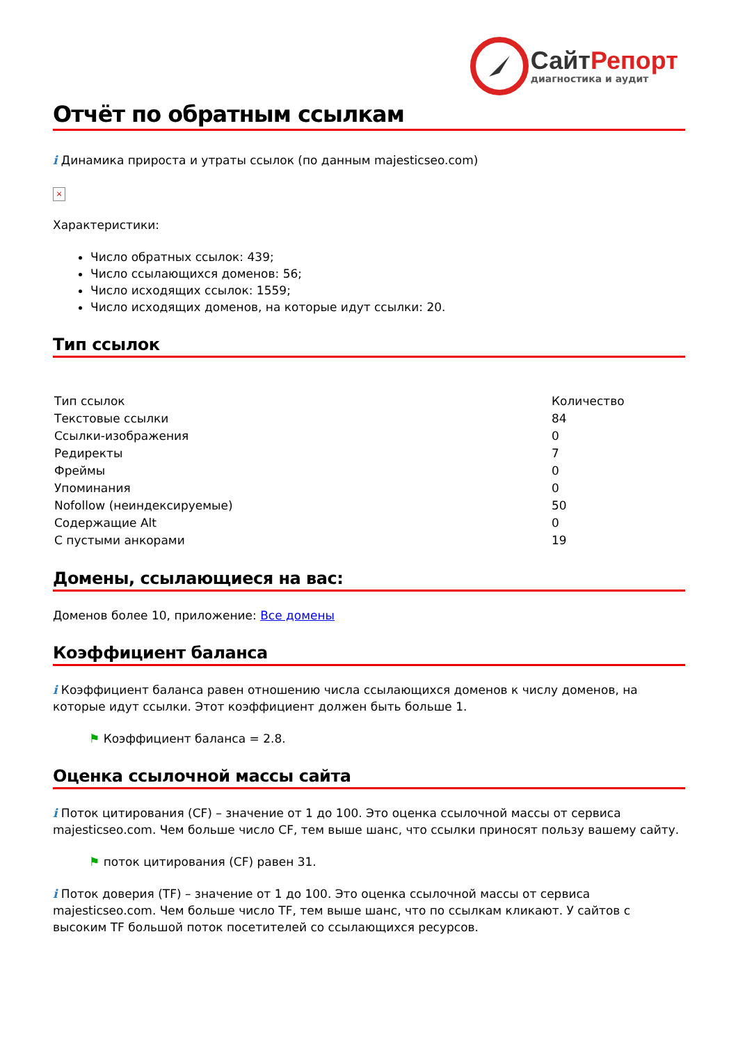СайтРепорт
диагностика и аудит
Отчёт по обратным ссылкам
i Динамика прироста и утраты ссылок (по данным majesticseo.com)
×
Характеристики:
Число обратных ссылок: 439;
Число ссылающихся доменов: 56;
Число исходящих ссылок: 1559;
Число исходящих доменов, на которые идут ссылки: 20.
Тип ссылок
| Тип ссылок | Количество |
| Текстовые ссылки | 84 |
| Ссылки-изображения | 0 |
| Редиректы | 7 |
| Фреймы | 0 |
| Упоминания | 0 |
| Nofollow (неиндексируемые) | 50 |
| Содержащие Alt | 0 |
| С пустыми анкорами | 19 |
Домены, ссылающиеся на вас:
Доменов более 10, приложение: Все домены
Коэффициент баланса
i Коэффициент баланса равен отношению числа ссылающихся доменов к числу доменов, на которые идут ссылки. Этот коэффициент должен быть больше 1.
⚑ Коэффициент баланса = 2.8.
Оценка ссылочной массы сайта
i Поток цитирования (CF) – значение от 1 до 100. Это оценка ссылочной массы от сервиса majesticseo.com. Чем больше число CF, тем выше шанс, что ссылки приносят пользу вашему сайту.
⚑ поток цитирования (CF) равен 31.
i Поток доверия (TF) – значение от 1 до 100. Это оценка ссылочной массы от сервиса majesticseo.com. Чем больше число TF, тем выше шанс, что по ссылкам кликают. У сайтов с высоким TF большой поток посетителей со ссылающихся ресурсов.